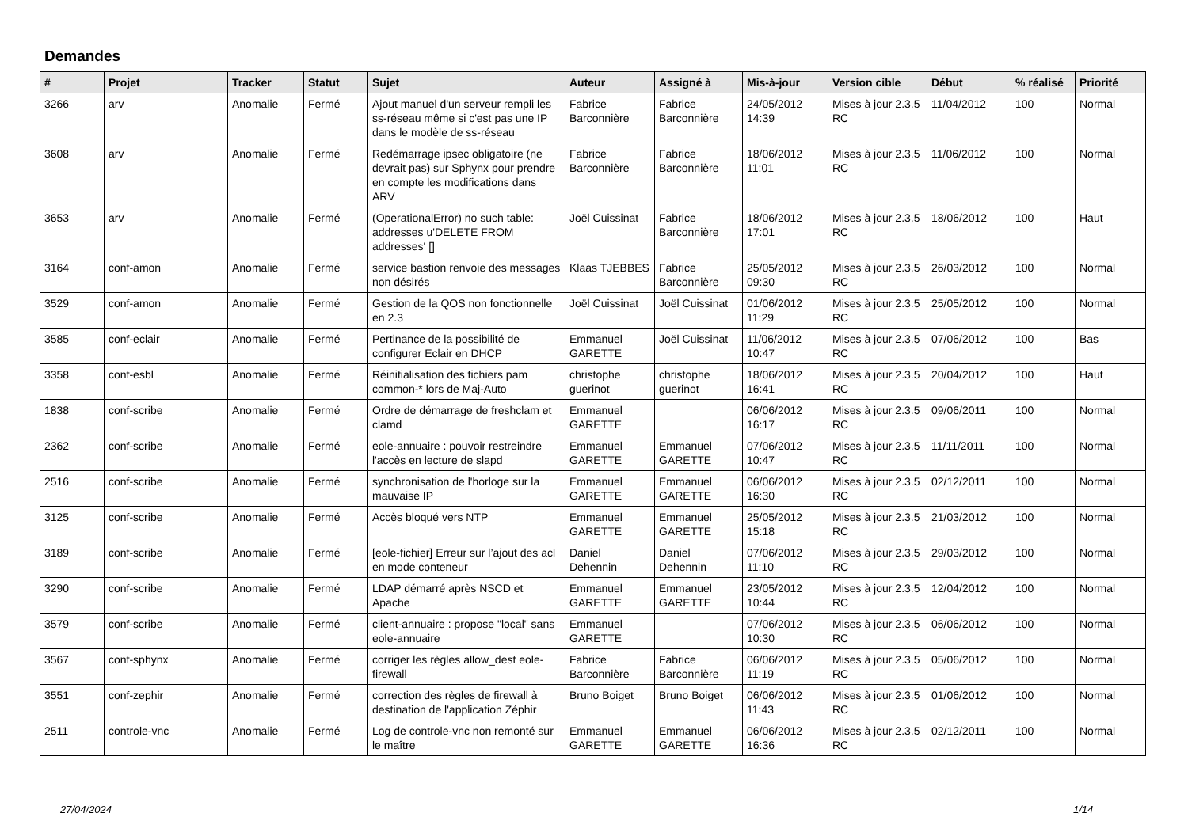Demandes
| # | Projet | Tracker | Statut | Sujet | Auteur | Assigné à | Mis-à-jour | Version cible | Début | % réalisé | Priorité |
| --- | --- | --- | --- | --- | --- | --- | --- | --- | --- | --- | --- |
| 3266 | arv | Anomalie | Fermé | Ajout manuel d'un serveur rempli les ss-réseau même si c'est pas une IP dans le modèle de ss-réseau | Fabrice Barconnière | Fabrice Barconnière | 24/05/2012 14:39 | Mises à jour 2.3.5 RC | 11/04/2012 | 100 | Normal |
| 3608 | arv | Anomalie | Fermé | Redémarrage ipsec obligatoire (ne devrait pas) sur Sphynx pour prendre en compte les modifications dans ARV | Fabrice Barconnière | Fabrice Barconnière | 18/06/2012 11:01 | Mises à jour 2.3.5 RC | 11/06/2012 | 100 | Normal |
| 3653 | arv | Anomalie | Fermé | (OperationalError) no such table: addresses u'DELETE FROM addresses' [] | Joël Cuissinat | Fabrice Barconnière | 18/06/2012 17:01 | Mises à jour 2.3.5 RC | 18/06/2012 | 100 | Haut |
| 3164 | conf-amon | Anomalie | Fermé | service bastion renvoie des messages non désirés | Klaas TJEBBES | Fabrice Barconnière | 25/05/2012 09:30 | Mises à jour 2.3.5 RC | 26/03/2012 | 100 | Normal |
| 3529 | conf-amon | Anomalie | Fermé | Gestion de la QOS non fonctionnelle en 2.3 | Joël Cuissinat | Joël Cuissinat | 01/06/2012 11:29 | Mises à jour 2.3.5 RC | 25/05/2012 | 100 | Normal |
| 3585 | conf-eclair | Anomalie | Fermé | Pertinance de la possibilité de configurer Eclair en DHCP | Emmanuel GARETTE | Joël Cuissinat | 11/06/2012 10:47 | Mises à jour 2.3.5 RC | 07/06/2012 | 100 | Bas |
| 3358 | conf-esbl | Anomalie | Fermé | Réinitialisation des fichiers pam common-* lors de Maj-Auto | christophe guerinot | christophe guerinot | 18/06/2012 16:41 | Mises à jour 2.3.5 RC | 20/04/2012 | 100 | Haut |
| 1838 | conf-scribe | Anomalie | Fermé | Ordre de démarrage de freshclam et clamd | Emmanuel GARETTE | | 06/06/2012 16:17 | Mises à jour 2.3.5 RC | 09/06/2011 | 100 | Normal |
| 2362 | conf-scribe | Anomalie | Fermé | eole-annuaire : pouvoir restreindre l'accès en lecture de slapd | Emmanuel GARETTE | Emmanuel GARETTE | 07/06/2012 10:47 | Mises à jour 2.3.5 RC | 11/11/2011 | 100 | Normal |
| 2516 | conf-scribe | Anomalie | Fermé | synchronisation de l'horloge sur la mauvaise IP | Emmanuel GARETTE | Emmanuel GARETTE | 06/06/2012 16:30 | Mises à jour 2.3.5 RC | 02/12/2011 | 100 | Normal |
| 3125 | conf-scribe | Anomalie | Fermé | Accès bloqué vers NTP | Emmanuel GARETTE | Emmanuel GARETTE | 25/05/2012 15:18 | Mises à jour 2.3.5 RC | 21/03/2012 | 100 | Normal |
| 3189 | conf-scribe | Anomalie | Fermé | [eole-fichier] Erreur sur l’ajout des acl en mode conteneur | Daniel Dehennin | Daniel Dehennin | 07/06/2012 11:10 | Mises à jour 2.3.5 RC | 29/03/2012 | 100 | Normal |
| 3290 | conf-scribe | Anomalie | Fermé | LDAP démarré après NSCD et Apache | Emmanuel GARETTE | Emmanuel GARETTE | 23/05/2012 10:44 | Mises à jour 2.3.5 RC | 12/04/2012 | 100 | Normal |
| 3579 | conf-scribe | Anomalie | Fermé | client-annuaire : propose "local" sans eole-annuaire | Emmanuel GARETTE | | 07/06/2012 10:30 | Mises à jour 2.3.5 RC | 06/06/2012 | 100 | Normal |
| 3567 | conf-sphynx | Anomalie | Fermé | corriger les règles allow_dest eole-firewall | Fabrice Barconnière | Fabrice Barconnière | 06/06/2012 11:19 | Mises à jour 2.3.5 RC | 05/06/2012 | 100 | Normal |
| 3551 | conf-zephir | Anomalie | Fermé | correction des règles de firewall à destination de l'application Zéphir | Bruno Boiget | Bruno Boiget | 06/06/2012 11:43 | Mises à jour 2.3.5 RC | 01/06/2012 | 100 | Normal |
| 2511 | controle-vnc | Anomalie | Fermé | Log de controle-vnc non remonté sur le maître | Emmanuel GARETTE | Emmanuel GARETTE | 06/06/2012 16:36 | Mises à jour 2.3.5 RC | 02/12/2011 | 100 | Normal |
27/04/2024 1/14